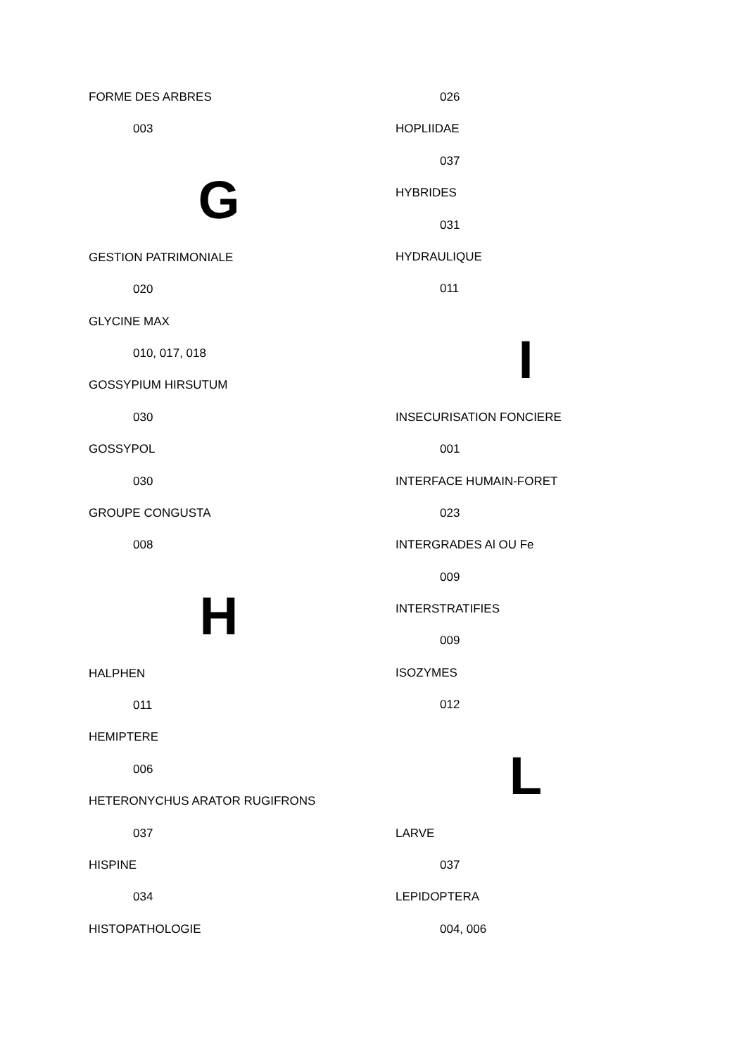FORME DES ARBRES
003
G
GESTION PATRIMONIALE
020
GLYCINE MAX
010, 017, 018
GOSSYPIUM HIRSUTUM
030
GOSSYPOL
030
GROUPE CONGUSTA
008
H
HALPHEN
011
HEMIPTERE
006
HETERONYCHUS ARATOR RUGIFRONS
037
HISPINE
034
HISTOPATHOLOGIE
026
HOPLIIDAE
037
HYBRIDES
031
HYDRAULIQUE
011
I
INSECURISATION FONCIERE
001
INTERFACE HUMAIN-FORET
023
INTERGRADES Al OU Fe
009
INTERSTRATIFIES
009
ISOZYMES
012
L
LARVE
037
LEPIDOPTERA
004, 006